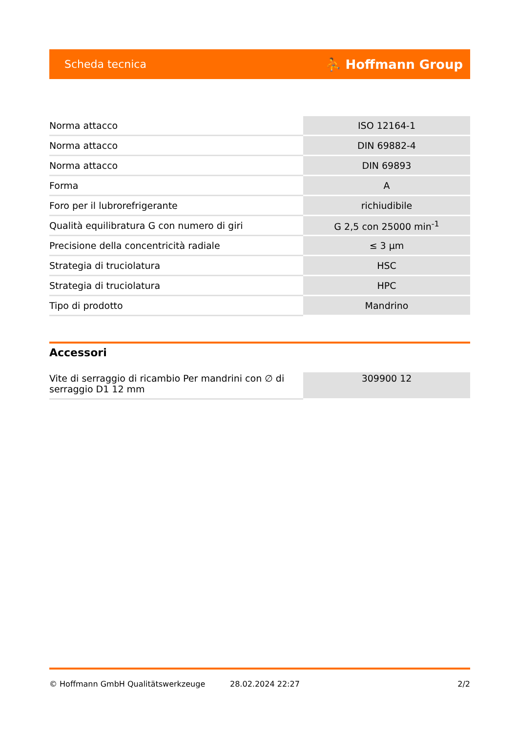Scheda tecnica ⛹ Hoffmann Group
| Norma attacco | ISO 12164-1 |
| Norma attacco | DIN 69882-4 |
| Norma attacco | DIN 69893 |
| Forma | A |
| Foro per il lubrorefrigerante | richiudibile |
| Qualità equilibratura G con numero di giri | G 2,5 con 25000 min<sup>-1</sup> |
| Precisione della concentricità radiale | ≤ 3 µm |
| Strategia di truciolatura | HSC |
| Strategia di truciolatura | HPC |
| Tipo di prodotto | Mandrino |
Accessori
| Vite di serraggio di ricambio Per mandrini con ∅ di serraggio D1 12 mm | 309900 12 |
© Hoffmann GmbH Qualitätswerkzeuge 28.02.2024 22:27 2/2